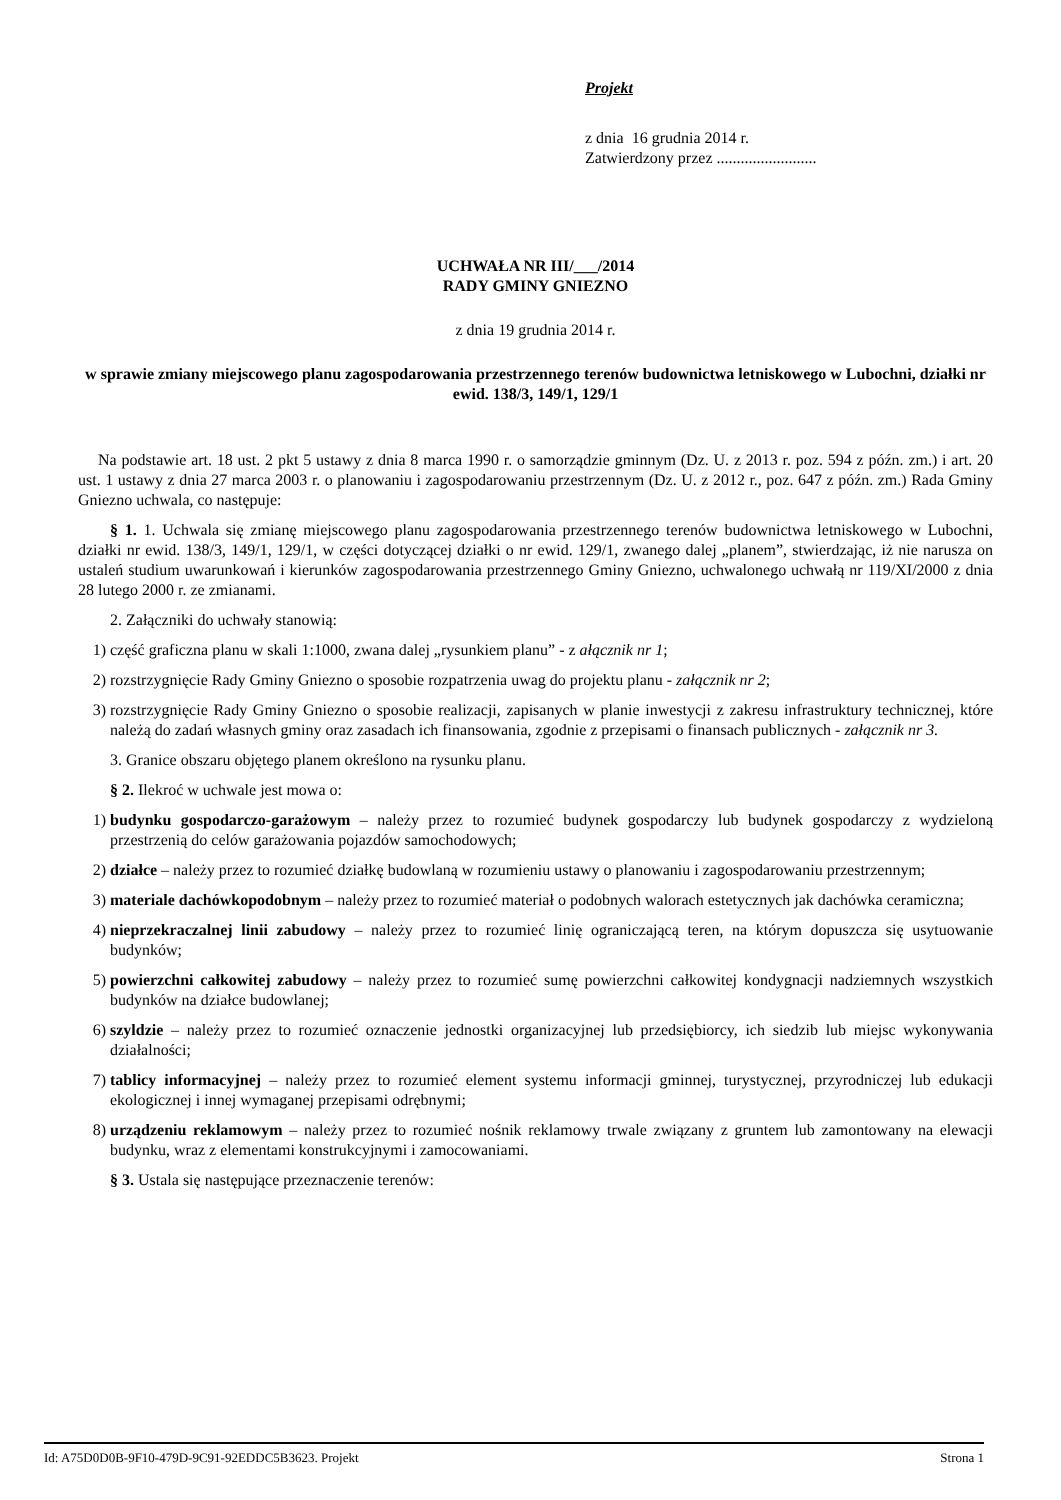Projekt
z dnia 16 grudnia 2014 r.
Zatwierdzony przez .........................
UCHWAŁA NR III/___/2014
RADY GMINY GNIEZNO
z dnia 19 grudnia 2014 r.
w sprawie zmiany miejscowego planu zagospodarowania przestrzennego terenów budownictwa letniskowego w Lubochni, działki nr ewid. 138/3, 149/1, 129/1
Na podstawie art. 18 ust. 2 pkt 5 ustawy z dnia 8 marca 1990 r. o samorządzie gminnym (Dz. U. z 2013 r. poz. 594 z późn. zm.) i art. 20 ust. 1 ustawy z dnia 27 marca 2003 r. o planowaniu i zagospodarowaniu przestrzennym (Dz. U. z 2012 r., poz. 647 z późn. zm.) Rada Gminy Gniezno uchwala, co następuje:
§ 1. 1. Uchwala się zmianę miejscowego planu zagospodarowania przestrzennego terenów budownictwa letniskowego w Lubochni, działki nr ewid. 138/3, 149/1, 129/1, w części dotyczącej działki o nr ewid. 129/1, zwanego dalej „planem”, stwierdzając, iż nie narusza on ustaleń studium uwarunkowań i kierunków zagospodarowania przestrzennego Gminy Gniezno, uchwalonego uchwałą nr 119/XI/2000 z dnia 28 lutego 2000 r. ze zmianami.
2. Załączniki do uchwały stanowią:
1) część graficzna planu w skali 1:1000, zwana dalej „rysunkiem planu” - z ałącznik nr 1;
2) rozstrzygnięcie Rady Gminy Gniezno o sposobie rozpatrzenia uwag do projektu planu - załącznik nr 2;
3) rozstrzygnięcie Rady Gminy Gniezno o sposobie realizacji, zapisanych w planie inwestycji z zakresu infrastruktury technicznej, które należą do zadań własnych gminy oraz zasadach ich finansowania, zgodnie z przepisami o finansach publicznych - załącznik nr 3.
3. Granice obszaru objętego planem określono na rysunku planu.
§ 2. Ilekroć w uchwale jest mowa o:
1) budynku gospodarczo-garażowym – należy przez to rozumieć budynek gospodarczy lub budynek gospodarczy z wydzieloną przestrzenią do celów garażowania pojazdów samochodowych;
2) działce – należy przez to rozumieć działkę budowlaną w rozumieniu ustawy o planowaniu i zagospodarowaniu przestrzennym;
3) materiale dachówkopodobnym – należy przez to rozumieć materiał o podobnych walorach estetycznych jak dachówka ceramiczna;
4) nieprzekraczalnej linii zabudowy – należy przez to rozumieć linię ograniczającą teren, na którym dopuszcza się usytuowanie budynków;
5) powierzchni całkowitej zabudowy – należy przez to rozumieć sumę powierzchni całkowitej kondygnacji nadziemnych wszystkich budynków na działce budowlanej;
6) szyldzie – należy przez to rozumieć oznaczenie jednostki organizacyjnej lub przedsiębiorcy, ich siedzib lub miejsc wykonywania działalności;
7) tablicy informacyjnej – należy przez to rozumieć element systemu informacji gminnej, turystycznej, przyrodniczej lub edukacji ekologicznej i innej wymaganej przepisami odrębnymi;
8) urządzeniu reklamowym – należy przez to rozumieć nośnik reklamowy trwale związany z gruntem lub zamontowany na elewacji budynku, wraz z elementami konstrukcyjnymi i zamocowaniami.
§ 3. Ustala się następujące przeznaczenie terenów:
Id: A75D0D0B-9F10-479D-9C91-92EDDC5B3623. Projekt Strona 1